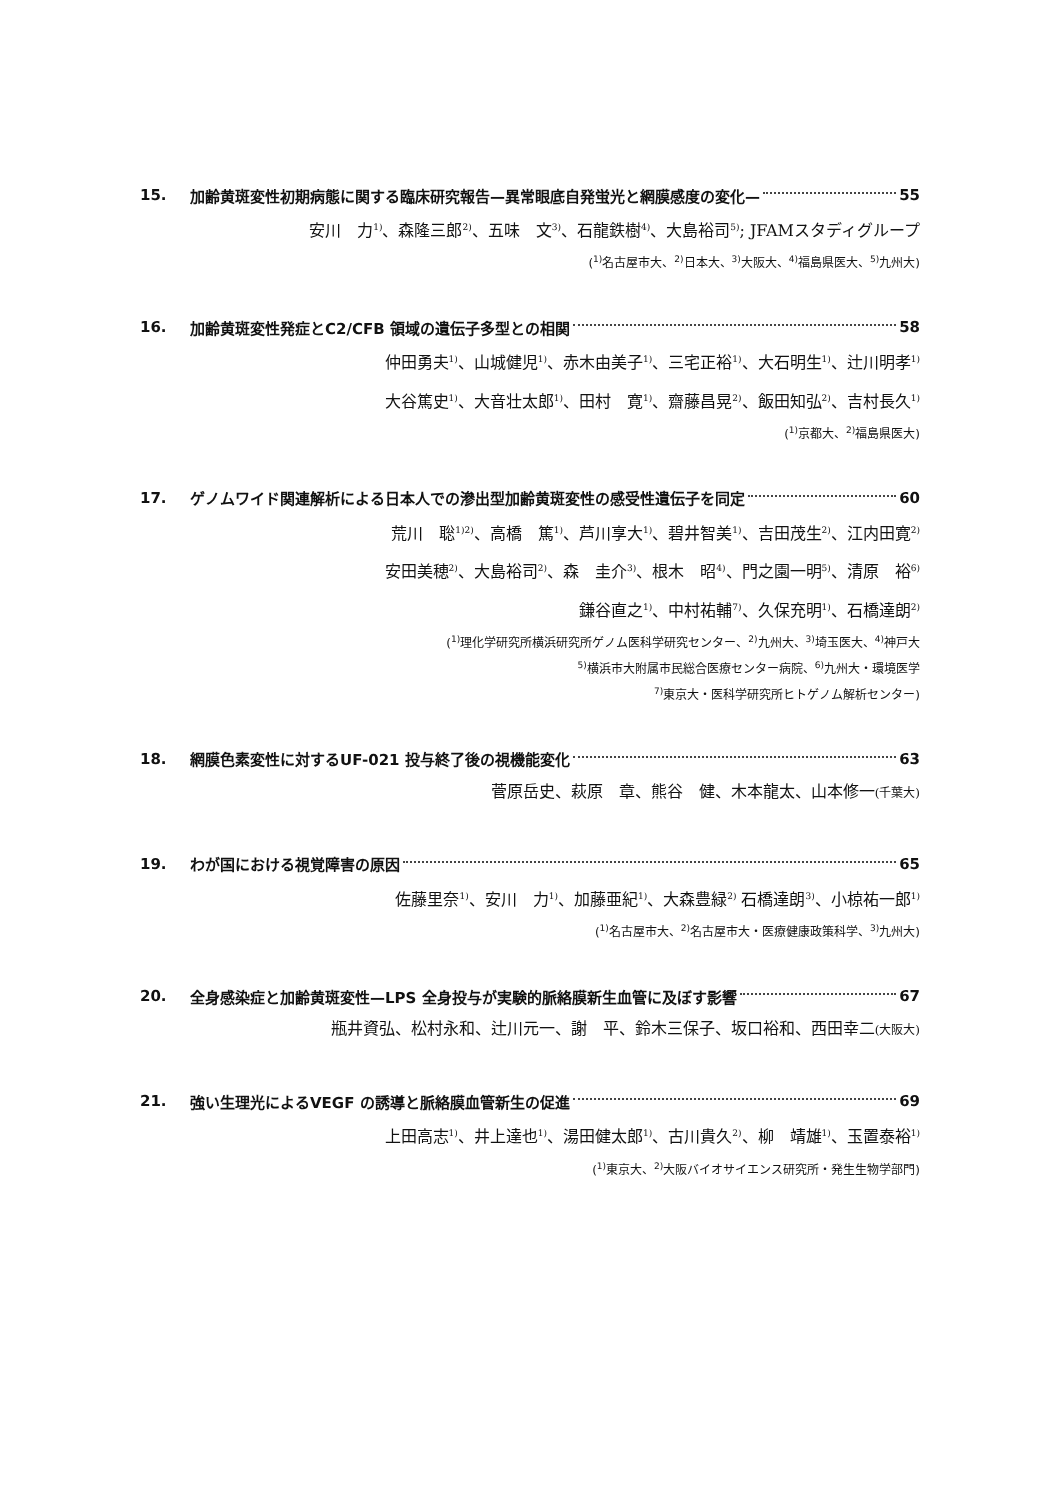15. 加齢黄斑変性初期病態に関する臨床研究報告—異常眼底自発蛍光と網膜感度の変化— 55
安川　力<sup>1)</sup>、森隆三郎<sup>2)</sup>、五味　文<sup>3)</sup>、石龍鉄樹<sup>4)</sup>、大島裕司<sup>5)</sup>; JFAMスタディグループ
(<sup>1)</sup>名古屋市大、<sup>2)</sup>日本大、<sup>3)</sup>大阪大、<sup>4)</sup>福島県医大、<sup>5)</sup>九州大)
16. 加齢黄斑変性発症とC2/CFB 領域の遺伝子多型との相関 58
仲田勇夫<sup>1)</sup>、山城健児<sup>1)</sup>、赤木由美子<sup>1)</sup>、三宅正裕<sup>1)</sup>、大石明生<sup>1)</sup>、辻川明孝<sup>1)</sup>
大谷篤史<sup>1)</sup>、大音壮太郎<sup>1)</sup>、田村　寛<sup>1)</sup>、齋藤昌晃<sup>2)</sup>、飯田知弘<sup>2)</sup>、吉村長久<sup>1)</sup>
(<sup>1)</sup>京都大、<sup>2)</sup>福島県医大)
17. ゲノムワイド関連解析による日本人での滲出型加齢黄斑変性の感受性遺伝子を同定 60
荒川　聡<sup>1)2)</sup>、高橋　篤<sup>1)</sup>、芦川享大<sup>1)</sup>、碧井智美<sup>1)</sup>、吉田茂生<sup>2)</sup>、江内田寛<sup>2)</sup>
安田美穂<sup>2)</sup>、大島裕司<sup>2)</sup>、森　圭介<sup>3)</sup>、根木　昭<sup>4)</sup>、門之園一明<sup>5)</sup>、清原　裕<sup>6)</sup>
鎌谷直之<sup>1)</sup>、中村祐輔<sup>7)</sup>、久保充明<sup>1)</sup>、石橋達朗<sup>2)</sup>
(<sup>1)</sup>理化学研究所横浜研究所ゲノム医科学研究センター、<sup>2)</sup>九州大、<sup>3)</sup>埼玉医大、<sup>4)</sup>神戸大
<sup>5)</sup> 横浜市大附属市民総合医療センター病院、<sup>6)</sup>九州大・環境医学
<sup>7)</sup> 東京大・医科学研究所ヒトゲノム解析センター)
18. 網膜色素変性に対するUF-021 投与終了後の視機能変化 63
菅原岳史、萩原　章、熊谷　健、木本龍太、山本修一(千葉大)
19. わが国における視覚障害の原因 65
佐藤里奈<sup>1)</sup>、安川　力<sup>1)</sup>、加藤亜紀<sup>1)</sup>、大森豊緑<sup>2)</sup> 石橋達朗<sup>3)</sup>、小椋祐一郎<sup>1)</sup>
(<sup>1)</sup>名古屋市大、<sup>2)</sup>名古屋市大・医療健康政策科学、<sup>3)</sup>九州大)
20. 全身感染症と加齢黄斑変性—LPS 全身投与が実験的脈絡膜新生血管に及ぼす影響 67
瓶井資弘、松村永和、辻川元一、謝　平、鈴木三保子、坂口裕和、西田幸二(大阪大)
21. 強い生理光によるVEGF の誘導と脈絡膜血管新生の促進 69
上田高志<sup>1)</sup>、井上達也<sup>1)</sup>、湯田健太郎<sup>1)</sup>、古川貴久<sup>2)</sup>、柳　靖雄<sup>1)</sup>、玉置泰裕<sup>1)</sup>
(<sup>1)</sup>東京大、<sup>2)</sup>大阪バイオサイエンス研究所・発生生物学部門)